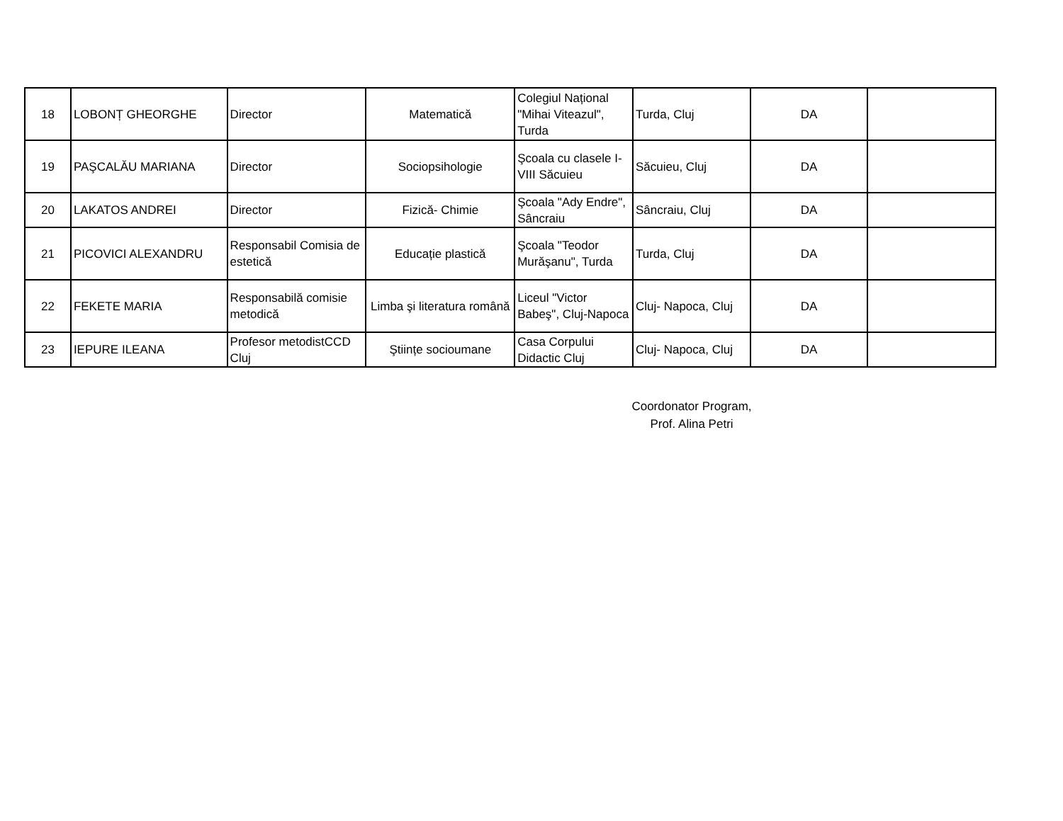| 18 | LOBONȚ GHEORGHE | Director | Matematică | Colegiul Național "Mihai Viteazul", Turda | Turda, Cluj | DA | |
| 19 | PAŞCALĂU MARIANA | Director | Sociopsihologie | Şcoala cu clasele I-VIII Săcuieu | Săcuieu, Cluj | DA | |
| 20 | LAKATOS ANDREI | Director | Fizică- Chimie | Şcoala "Ady Endre", Sâncraiu | Sâncraiu, Cluj | DA | |
| 21 | PICOVICI ALEXANDRU | Responsabil Comisia de estetică | Educație plastică | Şcoala "Teodor Murăşanu", Turda | Turda, Cluj | DA | |
| 22 | FEKETE MARIA | Responsabilă comisie metodică | Limba şi literatura română | Liceul "Victor Babeş", Cluj-Napoca | Cluj- Napoca, Cluj | DA | |
| 23 | IEPURE ILEANA | Profesor metodistCCD Cluj | Ştiințe socioumane | Casa Corpului Didactic Cluj | Cluj- Napoca, Cluj | DA | |
Coordonator Program,
Prof. Alina Petri